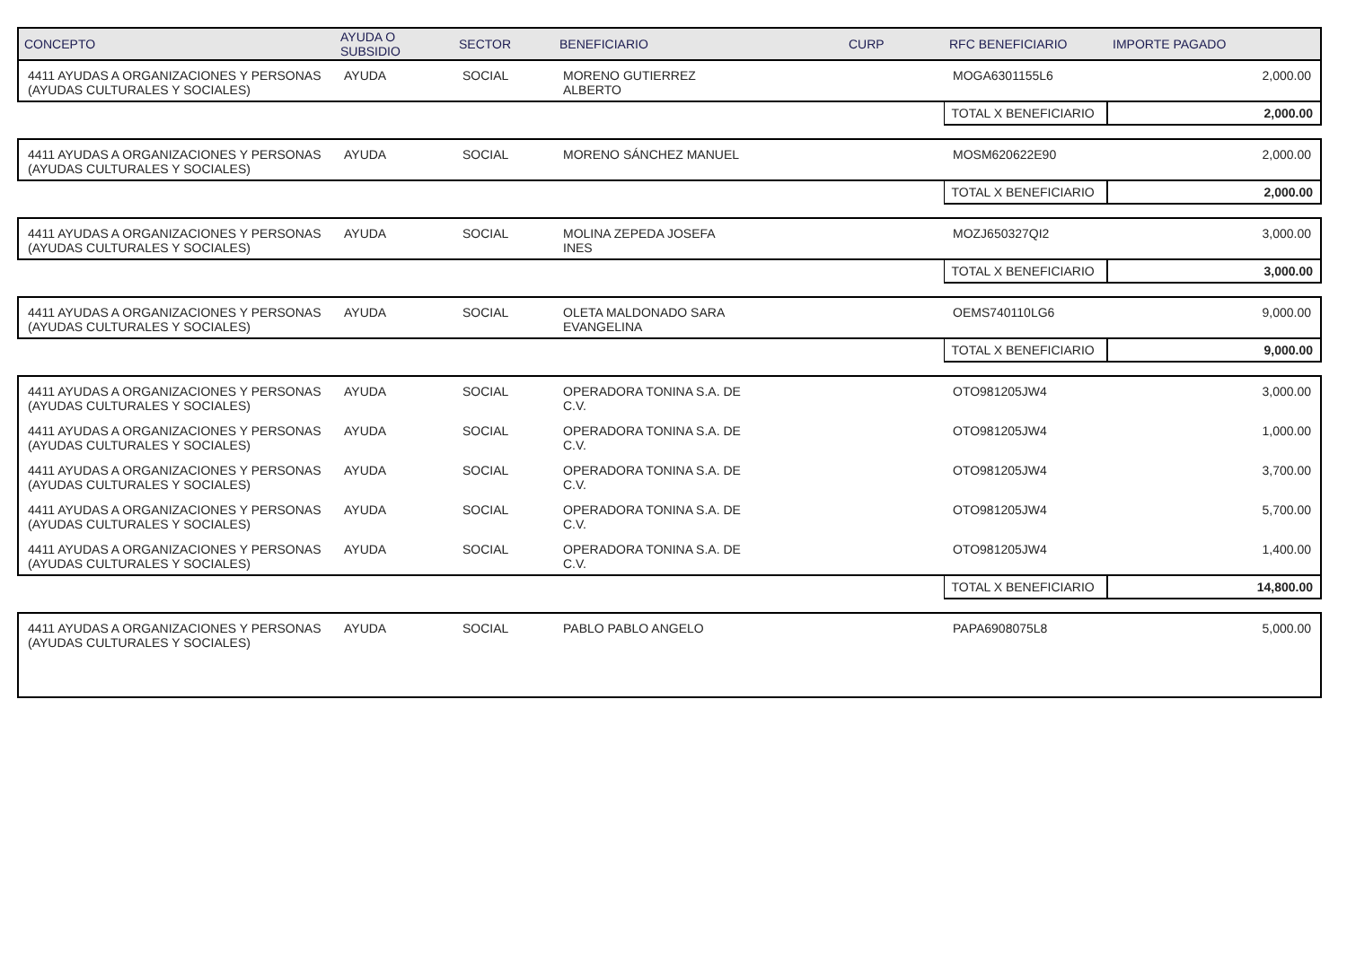| CONCEPTO | AYUDA O SUBSIDIO | SECTOR | BENEFICIARIO | CURP | RFC BENEFICIARIO | IMPORTE PAGADO |
| --- | --- | --- | --- | --- | --- | --- |
| 4411 AYUDAS A ORGANIZACIONES Y PERSONAS (AYUDAS CULTURALES Y SOCIALES) | AYUDA | SOCIAL | MORENO GUTIERREZ ALBERTO | | MOGA6301155L6 | 2,000.00 |
| | | | | | TOTAL X BENEFICIARIO | 2,000.00 |
| 4411 AYUDAS A ORGANIZACIONES Y PERSONAS (AYUDAS CULTURALES Y SOCIALES) | AYUDA | SOCIAL | MORENO SÁNCHEZ MANUEL | | MOSM620622E90 | 2,000.00 |
| | | | | | TOTAL X BENEFICIARIO | 2,000.00 |
| 4411 AYUDAS A ORGANIZACIONES Y PERSONAS (AYUDAS CULTURALES Y SOCIALES) | AYUDA | SOCIAL | MOLINA ZEPEDA JOSEFA INES | | MOZJ650327QI2 | 3,000.00 |
| | | | | | TOTAL X BENEFICIARIO | 3,000.00 |
| 4411 AYUDAS A ORGANIZACIONES Y PERSONAS (AYUDAS CULTURALES Y SOCIALES) | AYUDA | SOCIAL | OLETA MALDONADO SARA EVANGELINA | | OEMS740110LG6 | 9,000.00 |
| | | | | | TOTAL X BENEFICIARIO | 9,000.00 |
| 4411 AYUDAS A ORGANIZACIONES Y PERSONAS (AYUDAS CULTURALES Y SOCIALES) | AYUDA | SOCIAL | OPERADORA TONINA S.A. DE C.V. | | OTO981205JW4 | 3,000.00 |
| 4411 AYUDAS A ORGANIZACIONES Y PERSONAS (AYUDAS CULTURALES Y SOCIALES) | AYUDA | SOCIAL | OPERADORA TONINA S.A. DE C.V. | | OTO981205JW4 | 1,000.00 |
| 4411 AYUDAS A ORGANIZACIONES Y PERSONAS (AYUDAS CULTURALES Y SOCIALES) | AYUDA | SOCIAL | OPERADORA TONINA S.A. DE C.V. | | OTO981205JW4 | 3,700.00 |
| 4411 AYUDAS A ORGANIZACIONES Y PERSONAS (AYUDAS CULTURALES Y SOCIALES) | AYUDA | SOCIAL | OPERADORA TONINA S.A. DE C.V. | | OTO981205JW4 | 5,700.00 |
| 4411 AYUDAS A ORGANIZACIONES Y PERSONAS (AYUDAS CULTURALES Y SOCIALES) | AYUDA | SOCIAL | OPERADORA TONINA S.A. DE C.V. | | OTO981205JW4 | 1,400.00 |
| | | | | | TOTAL X BENEFICIARIO | 14,800.00 |
| 4411 AYUDAS A ORGANIZACIONES Y PERSONAS (AYUDAS CULTURALES Y SOCIALES) | AYUDA | SOCIAL | PABLO PABLO ANGELO | | PAPA6908075L8 | 5,000.00 |